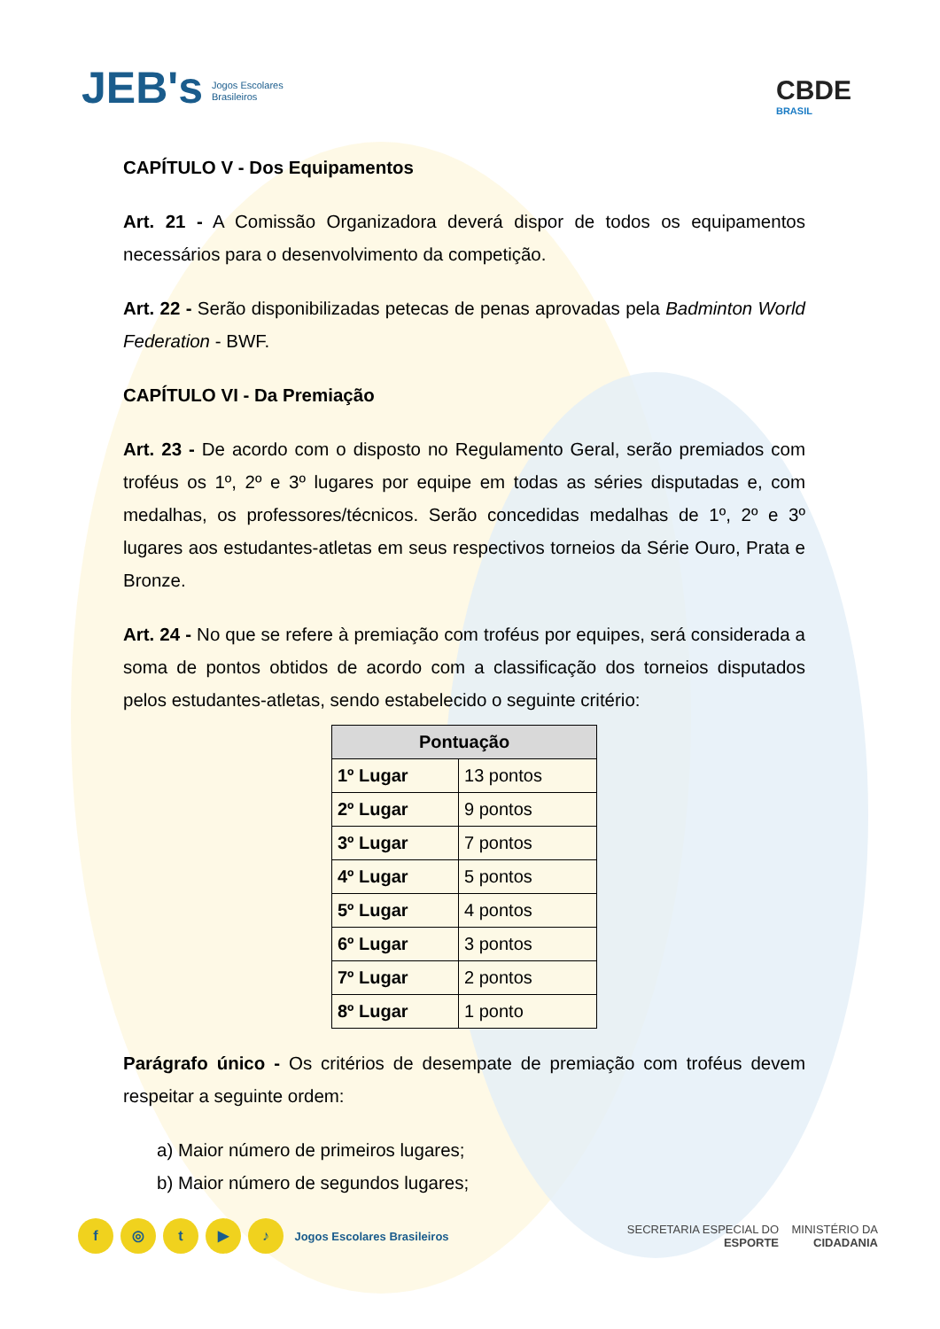JEB's Jogos Escolares
Brasileiros
CBDE
BRASIL
CAPÍTULO V - Dos Equipamentos
Art. 21 - A Comissão Organizadora deverá dispor de todos os equipamentos necessários para o desenvolvimento da competição.
Art. 22 - Serão disponibilizadas petecas de penas aprovadas pela Badminton World Federation - BWF.
CAPÍTULO VI - Da Premiação
Art. 23 - De acordo com o disposto no Regulamento Geral, serão premiados com troféus os 1º, 2º e 3º lugares por equipe em todas as séries disputadas e, com medalhas, os professores/técnicos. Serão concedidas medalhas de 1º, 2º e 3º lugares aos estudantes-atletas em seus respectivos torneios da Série Ouro, Prata e Bronze.
Art. 24 - No que se refere à premiação com troféus por equipes, será considerada a soma de pontos obtidos de acordo com a classificação dos torneios disputados pelos estudantes-atletas, sendo estabelecido o seguinte critério:
| Pontuação | |
| --- | --- |
| 1º Lugar | 13 pontos |
| 2º Lugar | 9 pontos |
| 3º Lugar | 7 pontos |
| 4º Lugar | 5 pontos |
| 5º Lugar | 4 pontos |
| 6º Lugar | 3 pontos |
| 7º Lugar | 2 pontos |
| 8º Lugar | 1 ponto |
Parágrafo único - Os critérios de desempate de premiação com troféus devem respeitar a seguinte ordem:
a) Maior número de primeiros lugares;
b) Maior número de segundos lugares;
f ◎ t ▶ ♪ Jogos Escolares Brasileiros
SECRETARIA ESPECIAL DO
ESPORTE MINISTÉRIO DA
CIDADANIA